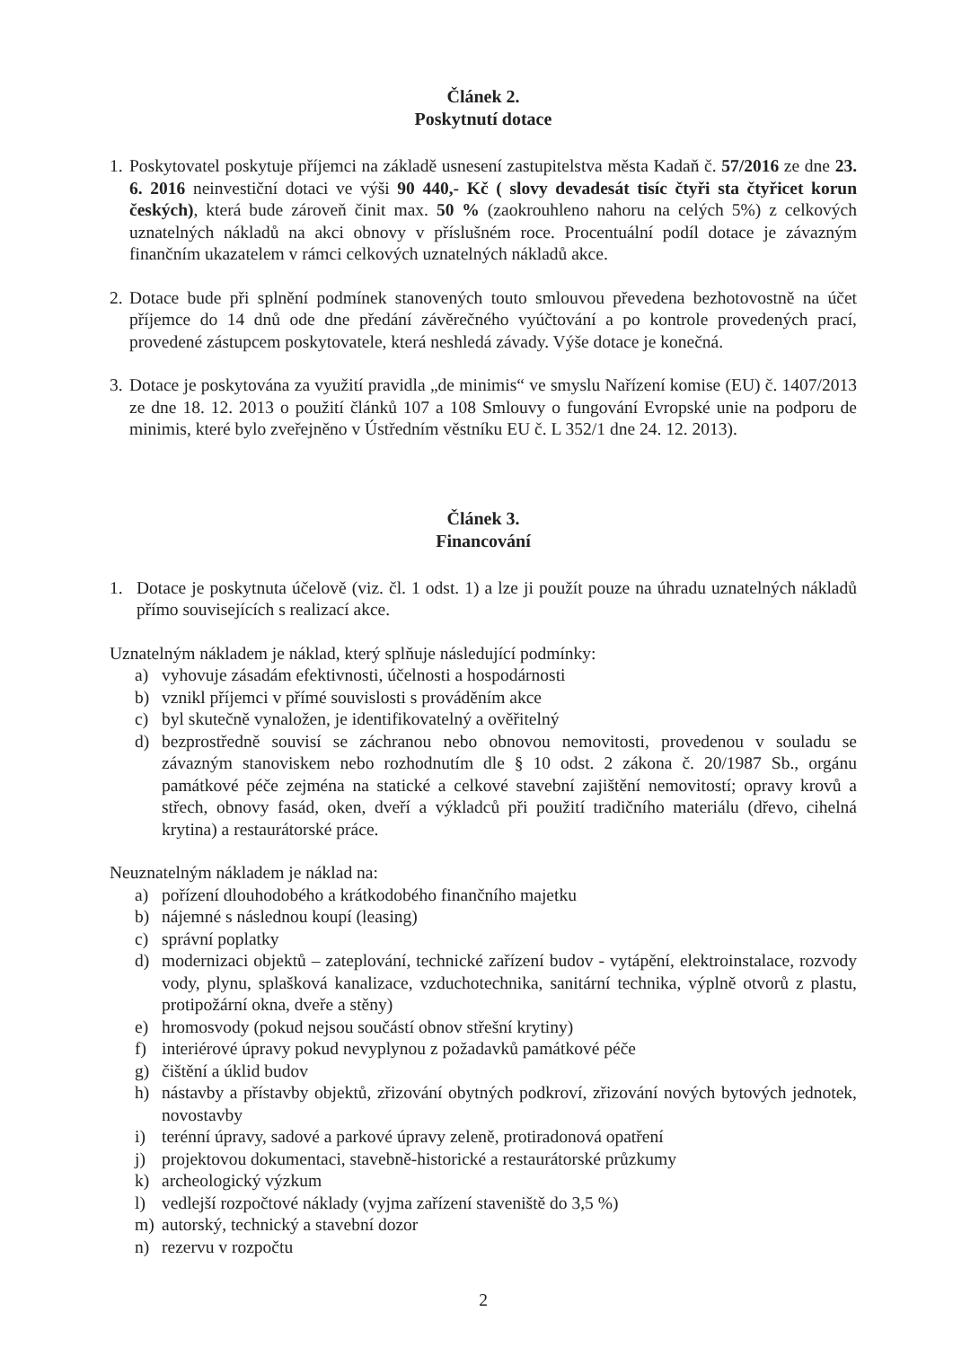Článek 2.
Poskytnutí dotace
1.
Poskytovatel poskytuje příjemci na základě usnesení zastupitelstva města Kadaň č. 57/2016 ze dne 23. 6. 2016 neinvestiční dotaci ve výši 90 440,- Kč ( slovy devadesát tisíc čtyři sta čtyřicet korun českých), která bude zároveň činit max. 50 % (zaokrouhleno nahoru na celých 5%) z celkových uznatelných nákladů na akci obnovy v příslušném roce. Procentuální podíl dotace je závazným finančním ukazatelem v rámci celkových uznatelných nákladů akce.
2.
Dotace bude při splnění podmínek stanovených touto smlouvou převedena bezhotovostně na účet příjemce do 14 dnů ode dne předání závěrečného vyúčtování a po kontrole provedených prací, provedené zástupcem poskytovatele, která neshledá závady. Výše dotace je konečná.
3.
Dotace je poskytována za využití pravidla „de minimis“ ve smyslu Nařízení komise (EU) č. 1407/2013 ze dne 18. 12. 2013 o použití článků 107 a 108 Smlouvy o fungování Evropské unie na podporu de minimis, které bylo zveřejněno v Ústředním věstníku EU č. L 352/1 dne 24. 12. 2013).
Článek 3.
Financování
1. Dotace je poskytnuta účelově (viz. čl. 1 odst. 1) a lze ji použít pouze na úhradu uznatelných nákladů přímo souvisejících s realizací akce.
Uznatelným nákladem je náklad, který splňuje následující podmínky:
a) vyhovuje zásadám efektivnosti, účelnosti a hospodárnosti
b) vznikl příjemci v přímé souvislosti s prováděním akce
c) byl skutečně vynaložen, je identifikovatelný a ověřitelný
d) bezprostředně souvisí se záchranou nebo obnovou nemovitosti, provedenou v souladu se závazným stanoviskem nebo rozhodnutím dle § 10 odst. 2 zákona č. 20/1987 Sb., orgánu památkové péče zejména na statické a celkové stavební zajištění nemovitostí; opravy krovů a střech, obnovy fasád, oken, dveří a výkladců při použití tradičního materiálu (dřevo, cihelná krytina) a restaurátorské práce.
Neuznatelným nákladem je náklad na:
a) pořízení dlouhodobého a krátkodobého finančního majetku
b) nájemné s následnou koupí (leasing)
c) správní poplatky
d) modernizaci objektů – zateplování, technické zařízení budov - vytápění, elektroinstalace, rozvody vody, plynu, splašková kanalizace, vzduchotechnika, sanitární technika, výplně otvorů z plastu, protipožární okna, dveře a stěny)
e) hromosvody (pokud nejsou součástí obnov střešní krytiny)
f) interiérové úpravy pokud nevyplynou z požadavků památkové péče
g) čištění a úklid budov
h) nástavby a přístavby objektů, zřizování obytných podkroví, zřizování nových bytových jednotek, novostavby
i) terénní úpravy, sadové a parkové úpravy zeleně, protiradonová opatření
j) projektovou dokumentaci, stavebně-historické a restaurátorské průzkumy
k) archeologický výzkum
l) vedlejší rozpočtové náklady (vyjma zařízení staveniště do 3,5 %)
m) autorský, technický a stavební dozor
n) rezervu v rozpočtu
2